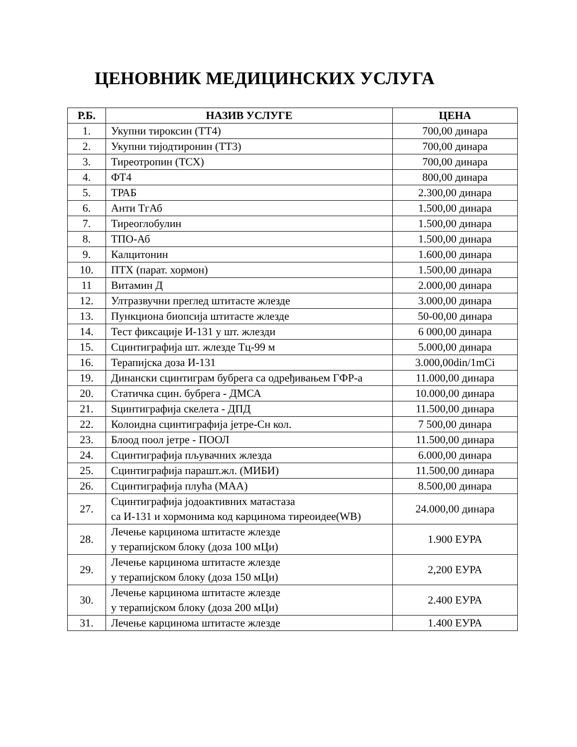ЦЕНОВНИК МЕДИЦИНСКИХ УСЛУГА
| Р.Б. | НАЗИВ УСЛУГЕ | ЦЕНА |
| --- | --- | --- |
| 1. | Укупни тироксин (ТТ4) | 700,00 динара |
| 2. | Укупни тијодтиронин (ТТ3) | 700,00 динара |
| 3. | Тиреотропин (ТСХ) | 700,00 динара |
| 4. | ФТ4 | 800,00 динара |
| 5. | ТРАБ | 2.300,00 динара |
| 6. | Анти ТгАб | 1.500,00 динара |
| 7. | Тиреоглобулин | 1.500,00 динара |
| 8. | ТПО-Аб | 1.500,00 динара |
| 9. | Калцитонин | 1.600,00 динара |
| 10. | ПТХ (парат. хормон) | 1.500,00 динара |
| 11 | Витамин Д | 2.000,00 динара |
| 12. | Ултразвучни преглед штитасте жлезде | 3.000,00 динара |
| 13. | Пункциона биопсија штитасте жлезде | 50-00,00 динара |
| 14. | Тест фиксације И-131 у шт. жлезди | 6 000,00 динара |
| 15. | Сцинтиграфија шт. жлезде Тц-99 м | 5.000,00 динара |
| 16. | Терапијска доза И-131 | 3.000,00din/1mCi |
| 19. | Динански сцинтиграм бубрега са одређивањем ГФР-а | 11.000,00 динара |
| 20. | Статичка сцин. бубрега - ДМСА | 10.000,00 динара |
| 21. | Sцинтиграфија скелета - ДПД | 11.500,00 динара |
| 22. | Колоидна сцинтиграфија јетре-Сн кол. | 7 500,00 динара |
| 23. | Блоод поол јетре - ПООЛ | 11.500,00 динара |
| 24. | Сцинтиграфија пљувачних жлезда | 6.000,00 динара |
| 25. | Сцинтиграфија парашт.жл. (МИБИ) | 11.500,00 динара |
| 26. | Сцинтиграфија плућа (МАА) | 8.500,00 динара |
| 27. | Сцинтиграфија јодоактивних матастаза са И-131 и хормонима код карцинома тиреоидее(WB) | 24.000,00 динара |
| 28. | Лечење карцинома штитасте жлезде у терапијском блоку (доза 100 мЦи) | 1.900 ЕУРА |
| 29. | Лечење карцинома штитасте жлезде у терапијском блоку (доза 150 мЦи) | 2,200 ЕУРА |
| 30. | Лечење карцинома штитасте жлезде у терапијском блоку (доза 200 мЦи) | 2.400 ЕУРА |
| 31. | Лечење карцинома штитасте жлезде | 1.400 ЕУРА |